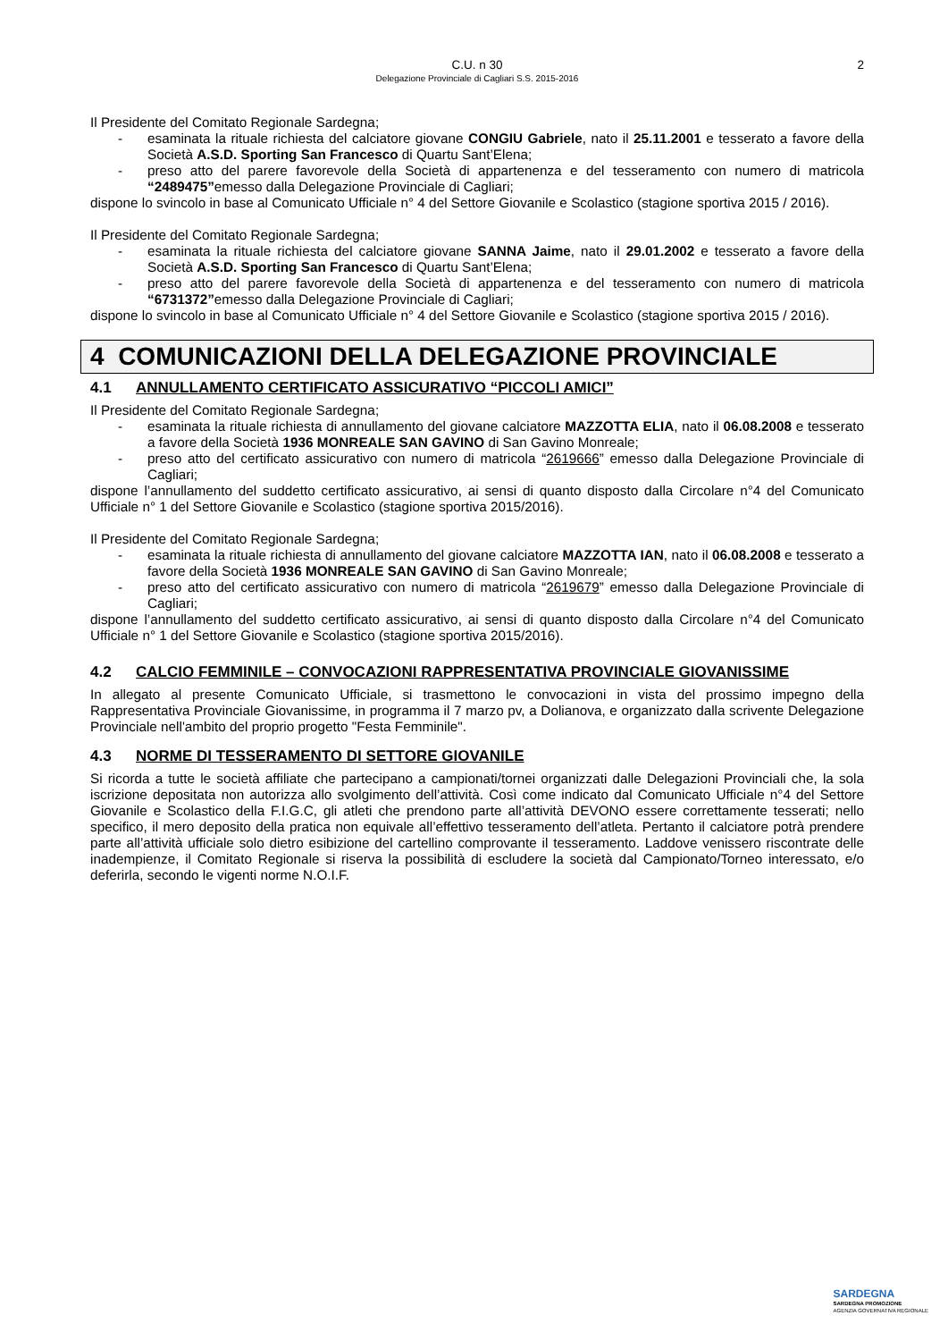C.U. n 30
Delegazione Provinciale di Cagliari S.S. 2015-2016
2
Il Presidente del Comitato Regionale Sardegna;
- esaminata la rituale richiesta del calciatore giovane CONGIU Gabriele, nato il 25.11.2001 e tesserato a favore della Società A.S.D. Sporting San Francesco di Quartu Sant’Elena;
- preso atto del parere favorevole della Società di appartenenza e del tesseramento con numero di matricola “2489475”emesso dalla Delegazione Provinciale di Cagliari;
dispone lo svincolo in base al Comunicato Ufficiale n° 4 del Settore Giovanile e Scolastico (stagione sportiva 2015 / 2016).
Il Presidente del Comitato Regionale Sardegna;
- esaminata la rituale richiesta del calciatore giovane SANNA Jaime, nato il 29.01.2002 e tesserato a favore della Società A.S.D. Sporting San Francesco di Quartu Sant’Elena;
- preso atto del parere favorevole della Società di appartenenza e del tesseramento con numero di matricola “6731372”emesso dalla Delegazione Provinciale di Cagliari;
dispone lo svincolo in base al Comunicato Ufficiale n° 4 del Settore Giovanile e Scolastico (stagione sportiva 2015 / 2016).
4 COMUNICAZIONI DELLA DELEGAZIONE PROVINCIALE
4.1 ANNULLAMENTO CERTIFICATO ASSICURATIVO “PICCOLI AMICI”
Il Presidente del Comitato Regionale Sardegna;
- esaminata la rituale richiesta di annullamento del giovane calciatore MAZZOTTA ELIA, nato il 06.08.2008 e tesserato a favore della Società 1936 MONREALE SAN GAVINO di San Gavino Monreale;
- preso atto del certificato assicurativo con numero di matricola “2619666” emesso dalla Delegazione Provinciale di Cagliari;
dispone l’annullamento del suddetto certificato assicurativo, ai sensi di quanto disposto dalla Circolare n°4 del Comunicato Ufficiale n° 1 del Settore Giovanile e Scolastico (stagione sportiva 2015/2016).
Il Presidente del Comitato Regionale Sardegna;
- esaminata la rituale richiesta di annullamento del giovane calciatore MAZZOTTA IAN, nato il 06.08.2008 e tesserato a favore della Società 1936 MONREALE SAN GAVINO di San Gavino Monreale;
- preso atto del certificato assicurativo con numero di matricola “2619679” emesso dalla Delegazione Provinciale di Cagliari;
dispone l’annullamento del suddetto certificato assicurativo, ai sensi di quanto disposto dalla Circolare n°4 del Comunicato Ufficiale n° 1 del Settore Giovanile e Scolastico (stagione sportiva 2015/2016).
4.2 CALCIO FEMMINILE – CONVOCAZIONI RAPPRESENTATIVA PROVINCIALE GIOVANISSIME
In allegato al presente Comunicato Ufficiale, si trasmettono le convocazioni in vista del prossimo impegno della Rappresentativa Provinciale Giovanissime, in programma il 7 marzo pv, a Dolianova, e organizzato dalla scrivente Delegazione Provinciale nell'ambito del proprio progetto "Festa Femminile".
4.3 NORME DI TESSERAMENTO DI SETTORE GIOVANILE
Si ricorda a tutte le società affiliate che partecipano a campionati/tornei organizzati dalle Delegazioni Provinciali che, la sola iscrizione depositata non autorizza allo svolgimento dell’attività. Così come indicato dal Comunicato Ufficiale n°4 del Settore Giovanile e Scolastico della F.I.G.C, gli atleti che prendono parte all’attività DEVONO essere correttamente tesserati; nello specifico, il mero deposito della pratica non equivale all’effettivo tesseramento dell’atleta. Pertanto il calciatore potrà prendere parte all’attività ufficiale solo dietro esibizione del cartellino comprovante il tesseramento. Laddove venissero riscontrate delle inadempienze, il Comitato Regionale si riserva la possibilità di escludere la società dal Campionato/Torneo interessato, e/o deferirla, secondo le vigenti norme N.O.I.F.
SARDEGNA
SARDEGNA PROMOZIONE
AGENZIA GOVERNATIVA REGIONALE